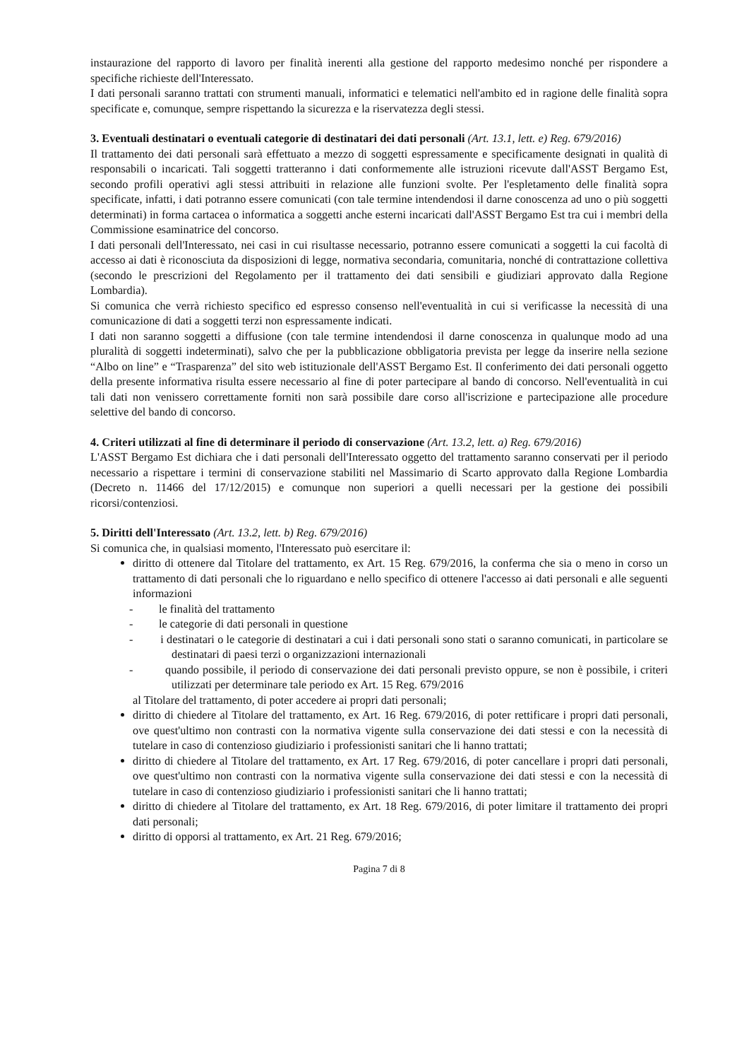instaurazione del rapporto di lavoro per finalità inerenti alla gestione del rapporto medesimo nonché per rispondere a specifiche richieste dell'Interessato.
I dati personali saranno trattati con strumenti manuali, informatici e telematici nell'ambito ed in ragione delle finalità sopra specificate e, comunque, sempre rispettando la sicurezza e la riservatezza degli stessi.
3. Eventuali destinatari o eventuali categorie di destinatari dei dati personali (Art. 13.1, lett. e) Reg. 679/2016)
Il trattamento dei dati personali sarà effettuato a mezzo di soggetti espressamente e specificamente designati in qualità di responsabili o incaricati. Tali soggetti tratteranno i dati conformemente alle istruzioni ricevute dall'ASST Bergamo Est, secondo profili operativi agli stessi attribuiti in relazione alle funzioni svolte. Per l'espletamento delle finalità sopra specificate, infatti, i dati potranno essere comunicati (con tale termine intendendosi il darne conoscenza ad uno o più soggetti determinati) in forma cartacea o informatica a soggetti anche esterni incaricati dall'ASST Bergamo Est tra cui i membri della Commissione esaminatrice del concorso.
I dati personali dell'Interessato, nei casi in cui risultasse necessario, potranno essere comunicati a soggetti la cui facoltà di accesso ai dati è riconosciuta da disposizioni di legge, normativa secondaria, comunitaria, nonché di contrattazione collettiva (secondo le prescrizioni del Regolamento per il trattamento dei dati sensibili e giudiziari approvato dalla Regione Lombardia).
Si comunica che verrà richiesto specifico ed espresso consenso nell'eventualità in cui si verificasse la necessità di una comunicazione di dati a soggetti terzi non espressamente indicati.
I dati non saranno soggetti a diffusione (con tale termine intendendosi il darne conoscenza in qualunque modo ad una pluralità di soggetti indeterminati), salvo che per la pubblicazione obbligatoria prevista per legge da inserire nella sezione “Albo on line” e “Trasparenza” del sito web istituzionale dell'ASST Bergamo Est. Il conferimento dei dati personali oggetto della presente informativa risulta essere necessario al fine di poter partecipare al bando di concorso. Nell'eventualità in cui tali dati non venissero correttamente forniti non sarà possibile dare corso all'iscrizione e partecipazione alle procedure selettive del bando di concorso.
4. Criteri utilizzati al fine di determinare il periodo di conservazione (Art. 13.2, lett. a) Reg. 679/2016)
L'ASST Bergamo Est dichiara che i dati personali dell'Interessato oggetto del trattamento saranno conservati per il periodo necessario a rispettare i termini di conservazione stabiliti nel Massimario di Scarto approvato dalla Regione Lombardia (Decreto n. 11466 del 17/12/2015) e comunque non superiori a quelli necessari per la gestione dei possibili ricorsi/contenziosi.
5. Diritti dell'Interessato (Art. 13.2, lett. b) Reg. 679/2016)
Si comunica che, in qualsiasi momento, l'Interessato può esercitare il:
diritto di ottenere dal Titolare del trattamento, ex Art. 15 Reg. 679/2016, la conferma che sia o meno in corso un trattamento di dati personali che lo riguardano e nello specifico di ottenere l'accesso ai dati personali e alle seguenti informazioni
- le finalità del trattamento
- le categorie di dati personali in questione
- i destinatari o le categorie di destinatari a cui i dati personali sono stati o saranno comunicati, in particolare se destinatari di paesi terzi o organizzazioni internazionali
- quando possibile, il periodo di conservazione dei dati personali previsto oppure, se non è possibile, i criteri utilizzati per determinare tale periodo ex Art. 15 Reg. 679/2016
al Titolare del trattamento, di poter accedere ai propri dati personali;
diritto di chiedere al Titolare del trattamento, ex Art. 16 Reg. 679/2016, di poter rettificare i propri dati personali, ove quest'ultimo non contrasti con la normativa vigente sulla conservazione dei dati stessi e con la necessità di tutelare in caso di contenzioso giudiziario i professionisti sanitari che li hanno trattati;
diritto di chiedere al Titolare del trattamento, ex Art. 17 Reg. 679/2016, di poter cancellare i propri dati personali, ove quest'ultimo non contrasti con la normativa vigente sulla conservazione dei dati stessi e con la necessità di tutelare in caso di contenzioso giudiziario i professionisti sanitari che li hanno trattati;
diritto di chiedere al Titolare del trattamento, ex Art. 18 Reg. 679/2016, di poter limitare il trattamento dei propri dati personali;
diritto di opporsi al trattamento, ex Art. 21 Reg. 679/2016;
Pagina 7 di 8